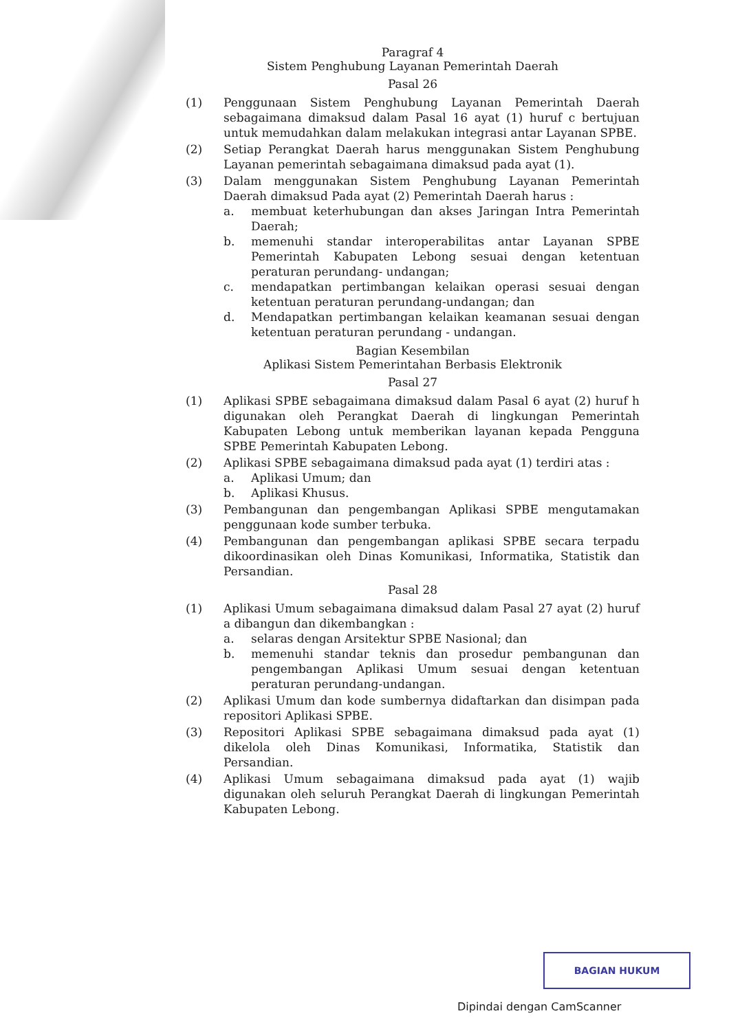Paragraf 4
Sistem Penghubung Layanan Pemerintah Daerah
Pasal 26
(1) Penggunaan Sistem Penghubung Layanan Pemerintah Daerah sebagaimana dimaksud dalam Pasal 16 ayat (1) huruf c bertujuan untuk memudahkan dalam melakukan integrasi antar Layanan SPBE.
(2) Setiap Perangkat Daerah harus menggunakan Sistem Penghubung Layanan pemerintah sebagaimana dimaksud pada ayat (1).
(3) Dalam menggunakan Sistem Penghubung Layanan Pemerintah Daerah dimaksud Pada ayat (2) Pemerintah Daerah harus :
a. membuat keterhubungan dan akses Jaringan Intra Pemerintah Daerah;
b. memenuhi standar interoperabilitas antar Layanan SPBE Pemerintah Kabupaten Lebong sesuai dengan ketentuan peraturan perundang- undangan;
c. mendapatkan pertimbangan kelaikan operasi sesuai dengan ketentuan peraturan perundang-undangan; dan
d. Mendapatkan pertimbangan kelaikan keamanan sesuai dengan ketentuan peraturan perundang - undangan.
Bagian Kesembilan
Aplikasi Sistem Pemerintahan Berbasis Elektronik
Pasal 27
(1) Aplikasi SPBE sebagaimana dimaksud dalam Pasal 6 ayat (2) huruf h digunakan oleh Perangkat Daerah di lingkungan Pemerintah Kabupaten Lebong untuk memberikan layanan kepada Pengguna SPBE Pemerintah Kabupaten Lebong.
(2) Aplikasi SPBE sebagaimana dimaksud pada ayat (1) terdiri atas :
a. Aplikasi Umum; dan
b. Aplikasi Khusus.
(3) Pembangunan dan pengembangan Aplikasi SPBE mengutamakan penggunaan kode sumber terbuka.
(4) Pembangunan dan pengembangan aplikasi SPBE secara terpadu dikoordinasikan oleh Dinas Komunikasi, Informatika, Statistik dan Persandian.
Pasal 28
(1) Aplikasi Umum sebagaimana dimaksud dalam Pasal 27 ayat (2) huruf a dibangun dan dikembangkan :
a. selaras dengan Arsitektur SPBE Nasional; dan
b. memenuhi standar teknis dan prosedur pembangunan dan pengembangan Aplikasi Umum sesuai dengan ketentuan peraturan perundang-undangan.
(2) Aplikasi Umum dan kode sumbernya didaftarkan dan disimpan pada repositori Aplikasi SPBE.
(3) Repositori Aplikasi SPBE sebagaimana dimaksud pada ayat (1) dikelola oleh Dinas Komunikasi, Informatika, Statistik dan Persandian.
(4) Aplikasi Umum sebagaimana dimaksud pada ayat (1) wajib digunakan oleh seluruh Perangkat Daerah di lingkungan Pemerintah Kabupaten Lebong.
BAGIAN HUKUM
Dipindai dengan CamScanner